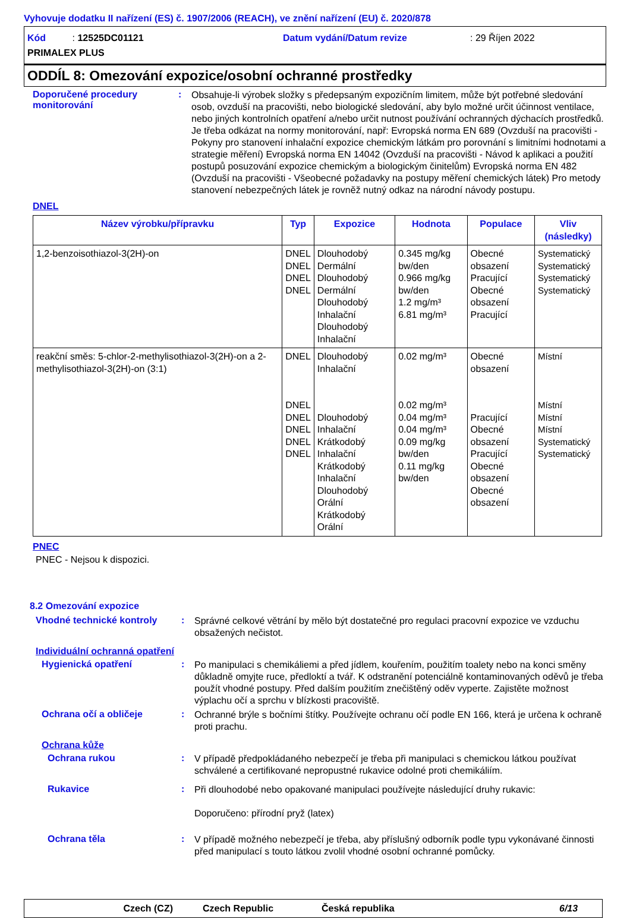Vyhovuje dodatku II nařízení (ES) č. 1907/2006 (REACH), ve znění nařízení (EU) č. 2020/878
Kód : 12525DC01121
Datum vydání/Datum revize
: 29 Říjen 2022
PRIMALEX PLUS
ODDÍL 8: Omezování expozice/osobní ochranné prostředky
Doporučené procedury monitorování
:
Obsahuje-li výrobek složky s předepsaným expozičním limitem, může být potřebné sledování osob, ovzduší na pracovišti, nebo biologické sledování, aby bylo možné určit účinnost ventilace, nebo jiných kontrolních opatření a/nebo určit nutnost používání ochranných dýchacích prostředků. Je třeba odkázat na normy monitorování, např: Evropská norma EN 689 (Ovzduší na pracovišti - Pokyny pro stanovení inhalační expozice chemickým látkám pro porovnání s limitními hodnotami a strategie měření) Evropská norma EN 14042 (Ovzduší na pracovišti - Návod k aplikaci a použití postupů posuzování expozice chemickým a biologickým činitelům) Evropská norma EN 482 (Ovzduší na pracovišti - Všeobecné požadavky na postupy měření chemických látek) Pro metody stanovení nebezpečných látek je rovněž nutný odkaz na národní návody postupu.
DNEL
| Název výrobku/přípravku | Typ | Expozice | Hodnota | Populace | Vliv (následky) |
| --- | --- | --- | --- | --- | --- |
| 1,2-benzoisothiazol-3(2H)-on | DNEL DNEL DNEL DNEL | Dlouhodobý Dermální Dlouhodobý Dermální Dlouhodobý Inhalační Dlouhodobý Inhalační | 0.345 mg/kg bw/den 0.966 mg/kg bw/den 1.2 mg/m³ 6.81 mg/m³ | Obecné obsazení Pracující Obecné obsazení Pracující | Systematický Systematický Systematický Systematický |
| reakční směs: 5-chlor-2-methylisothiazol-3(2H)-on a 2-methylisothiazol-3(2H)-on (3:1) | DNEL DNEL DNEL DNEL DNEL DNEL | Dlouhodobý Inhalační Dlouhodobý Inhalační Krátkodobý Inhalační Krátkodobý Inhalační Dlouhodobý Orální Krátkodobý Orální | 0.02 mg/m³ 0.02 mg/m³ 0.04 mg/m³ 0.04 mg/m³ 0.09 mg/kg bw/den 0.11 mg/kg bw/den | Obecné obsazení Pracující Obecné obsazení Pracující Obecné obsazení Obecné obsazení | Místní Místní Místní Místní Systematický Systematický |
PNEC
PNEC - Nejsou k dispozici.
8.2 Omezování expozice
Vhodné technické kontroly :
Správné celkové větrání by mělo být dostatečné pro regulaci pracovní expozice ve vzduchu obsažených nečistot.
Individuální ochranná opatření
Hygienická opatření :
Po manipulaci s chemikáliemi a před jídlem, kouřením, použitím toalety nebo na konci směny důkladně omyjte ruce, předloktí a tvář. K odstranění potenciálně kontaminovaných oděvů je třeba použít vhodné postupy. Před dalším použitím znečištěný oděv vyperte. Zajistěte možnost výplachu očí a sprchu v blízkosti pracoviště.
Ochrana očí a obličeje :
Ochranné brýle s bočními štítky. Používejte ochranu očí podle EN 166, která je určena k ochraně proti prachu.
Ochrana kůže
Ochrana rukou :
V případě předpokládaného nebezpečí je třeba při manipulaci s chemickou látkou používat schválené a certifikované nepropustné rukavice odolné proti chemikáliím.
Rukavice :
Při dlouhodobé nebo opakované manipulaci používejte následující druhy rukavic:
Doporučeno: přírodní pryž (latex)
Ochrana těla :
V případě možného nebezpečí je třeba, aby příslušný odborník podle typu vykonávané činnosti před manipulací s touto látkou zvolil vhodné osobní ochranné pomůcky.
Czech (CZ) Czech Republic Česká republika 6/13